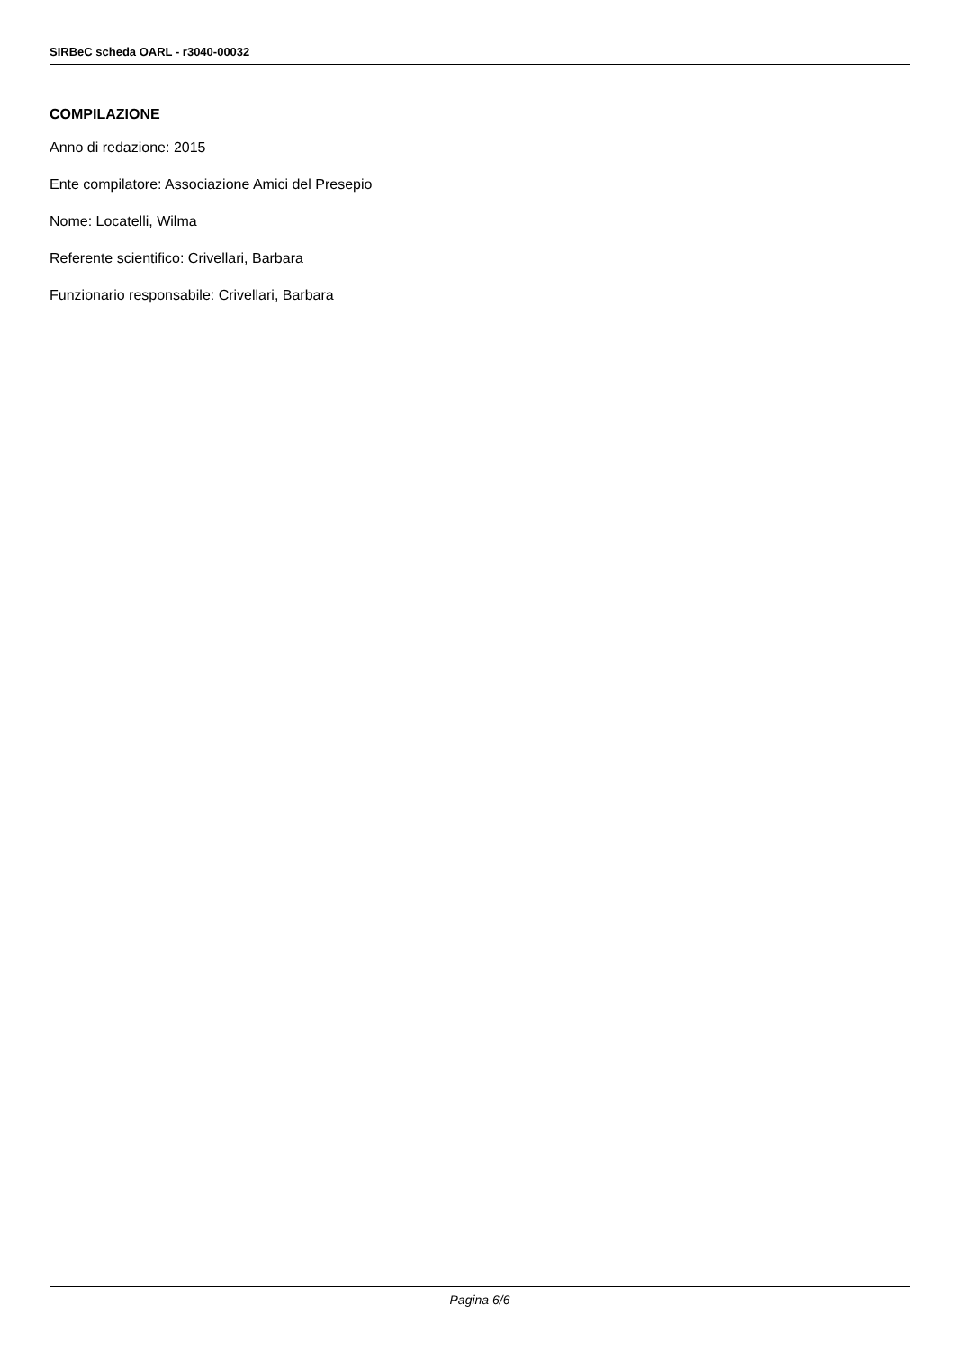SIRBeC scheda OARL - r3040-00032
COMPILAZIONE
Anno di redazione: 2015
Ente compilatore: Associazione Amici del Presepio
Nome: Locatelli, Wilma
Referente scientifico: Crivellari, Barbara
Funzionario responsabile: Crivellari, Barbara
Pagina 6/6